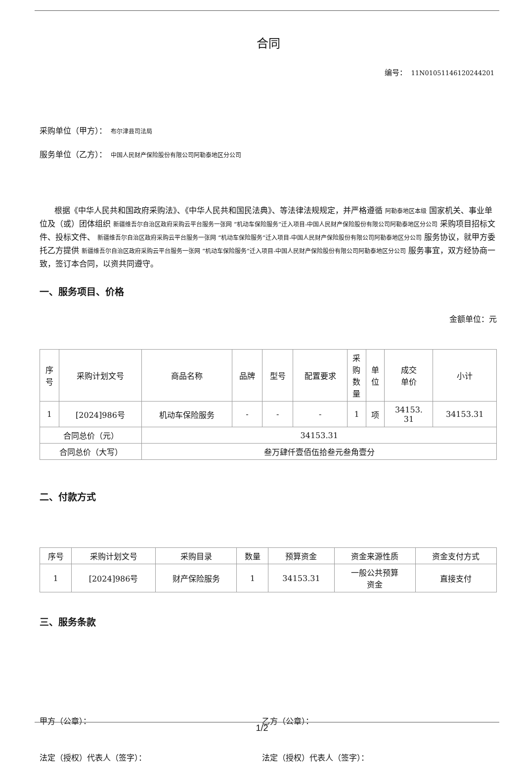合同
编号：　11N01051146120244201
采购单位（甲方）：　布尔津县司法局
服务单位（乙方）：　中国人民财产保险股份有限公司阿勒泰地区分公司
根据《中华人民共和国政府采购法》、《中华人民共和国民法典》、等法律法规规定，并严格遵循 阿勒泰地区本级 国家机关、事业单位及（或）团体组织 新疆维吾尔自治区政府采购云平台服务一张网 “机动车保险服务”迁入项目-中国人民财产保险股份有限公司阿勒泰地区分公司 采购项目招标文件、投标文件、 新疆维吾尔自治区政府采购云平台服务一张网 “机动车保险服务”迁入项目-中国人民财产保险股份有限公司阿勒泰地区分公司 服务协议，就甲方委托乙方提供 新疆维吾尔自治区政府采购云平台服务一张网 “机动车保险服务”迁入项目-中国人民财产保险股份有限公司阿勒泰地区分公司 服务事宜，双方经协商一致，签订本合同，以资共同遵守。
一、服务项目、价格
金额单位：元
| 序 号 | 采购计划文号 | 商品名称 | 品牌 | 型号 | 配置要求 | 采 购 数 量 | 单 位 | 成交 单价 | 小计 |
| --- | --- | --- | --- | --- | --- | --- | --- | --- | --- |
| 1 | [2024]986号 | 机动车保险服务 | - | - | - | 1 | 项 | 34153. 31 | 34153.31 |
| 合同总价（元） | | 34153.31 | | | | | | | |
| 合同总价（大写） | | 叁万肆仟壹佰伍拾叁元叁角壹分 | | | | | | | |
二、付款方式
| 序号 | 采购计划文号 | 采购目录 | 数量 | 预算资金 | 资金来源性质 | 资金支付方式 |
| --- | --- | --- | --- | --- | --- | --- |
| 1 | [2024]986号 | 财产保险服务 | 1 | 34153.31 | 一般公共预算 资金 | 直接支付 |
三、服务条款
甲方（公章）： 乙方（公章）：
法定（授权）代表人（签字）： 法定（授权）代表人（签字）：
1/2